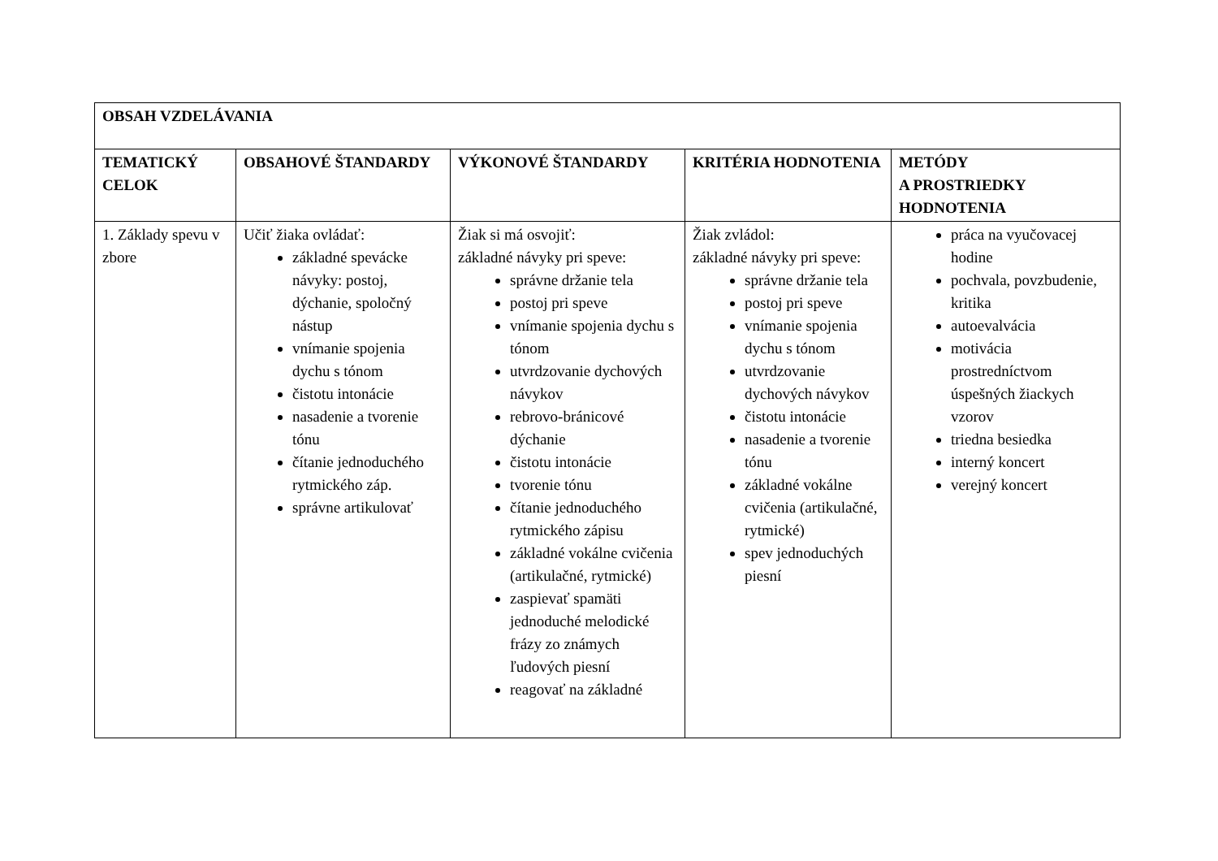| OBSAH VZDELÁVANIA | | | | |
| --- | --- | --- | --- | --- |
| TEMATICKÝ CELOK | OBSAHOVÉ ŠTANDARDY | VÝKONOVÉ ŠTANDARDY | KRITÉRIA HODNOTENIA | METÓDY A PROSTRIEDKY HODNOTENIA |
| 1. Základy spevu v zbore | Učiť žiaka ovládať: základné spevácke návyky: postoj, dýchanie, spoločný nástup vnímanie spojenia dychu s tónom čistotu intonácie nasadenie a tvorenie tónu čítanie jednoduchého rytmického záp. správne artikulovať | Žiak si má osvojiť: základné návyky pri speve: správne držanie tela postoj pri speve vnímanie spojenia dychu s tónom utvrdzovanie dychových návykov rebrovo-bránicové dýchanie čistotu intonácie tvorenie tónu čítanie jednoduchého rytmického zápisu základné vokálne cvičenia (artikulačné, rytmické) zaspievať spamäti jednoduché melodické frázy zo známych ľudových piesní reagovať na základné | Žiak zvládol: základné návyky pri speve: správne držanie tela postoj pri speve vnímanie spojenia dychu s tónom utvrdzovanie dychových návykov čistotu intonácie nasadenie a tvorenie tónu základné vokálne cvičenia (artikulačné, rytmické) spev jednoduchých piesní | práca na vyučovacej hodine pochvala, povzbudenie, kritika autoevalvácia motivácia prostredníctvom úspešných žiackych vzorov triedna besiedka interný koncert verejný koncert |